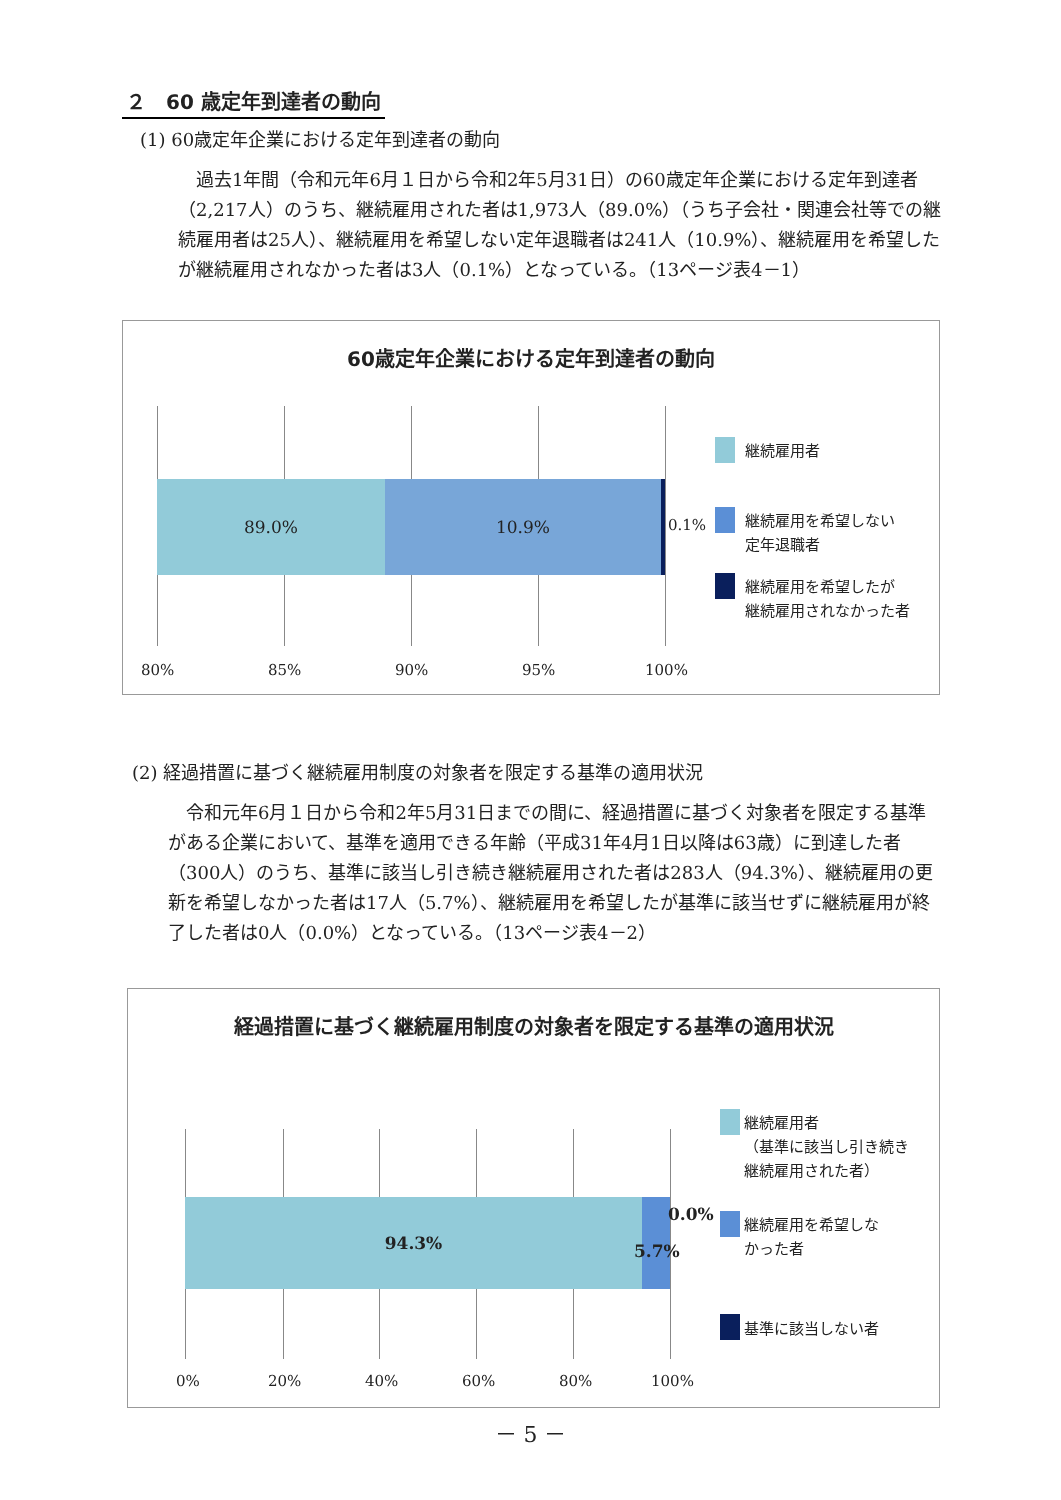２　60 歳定年到達者の動向
(1) 60歳定年企業における定年到達者の動向
　過去1年間（令和元年6月１日から令和2年5月31日）の60歳定年企業における定年到達者（2,217人）のうち、継続雇用された者は1,973人（89.0%）（うち子会社・関連会社等での継続雇用者は25人）、継続雇用を希望しない定年退職者は241人（10.9%）、継続雇用を希望したが継続雇用されなかった者は3人（0.1%）となっている。（13ページ表4－1）
60歳定年企業における定年到達者の動向
89.0% 10.9%
0.1%
継続雇用者
継続雇用を希望しない
定年退職者
継続雇用を希望したが
継続雇用されなかった者
80% 85% 90% 95% 100%
(2) 経過措置に基づく継続雇用制度の対象者を限定する基準の適用状況
　令和元年6月１日から令和2年5月31日までの間に、経過措置に基づく対象者を限定する基準がある企業において、基準を適用できる年齢（平成31年4月1日以降は63歳）に到達した者（300人）のうち、基準に該当し引き続き継続雇用された者は283人（94.3%）、継続雇用の更新を希望しなかった者は17人（5.7%）、継続雇用を希望したが基準に該当せずに継続雇用が終了した者は0人（0.0%）となっている。（13ページ表4－2）
経過措置に基づく継続雇用制度の対象者を限定する基準の適用状況
94.3% 0.0%
5.7%
継続雇用者
（基準に該当し引き続き
継続雇用された者）
継続雇用を希望しな
かった者
基準に該当しない者
0% 20% 40% 60% 80% 100%
－ 5 －